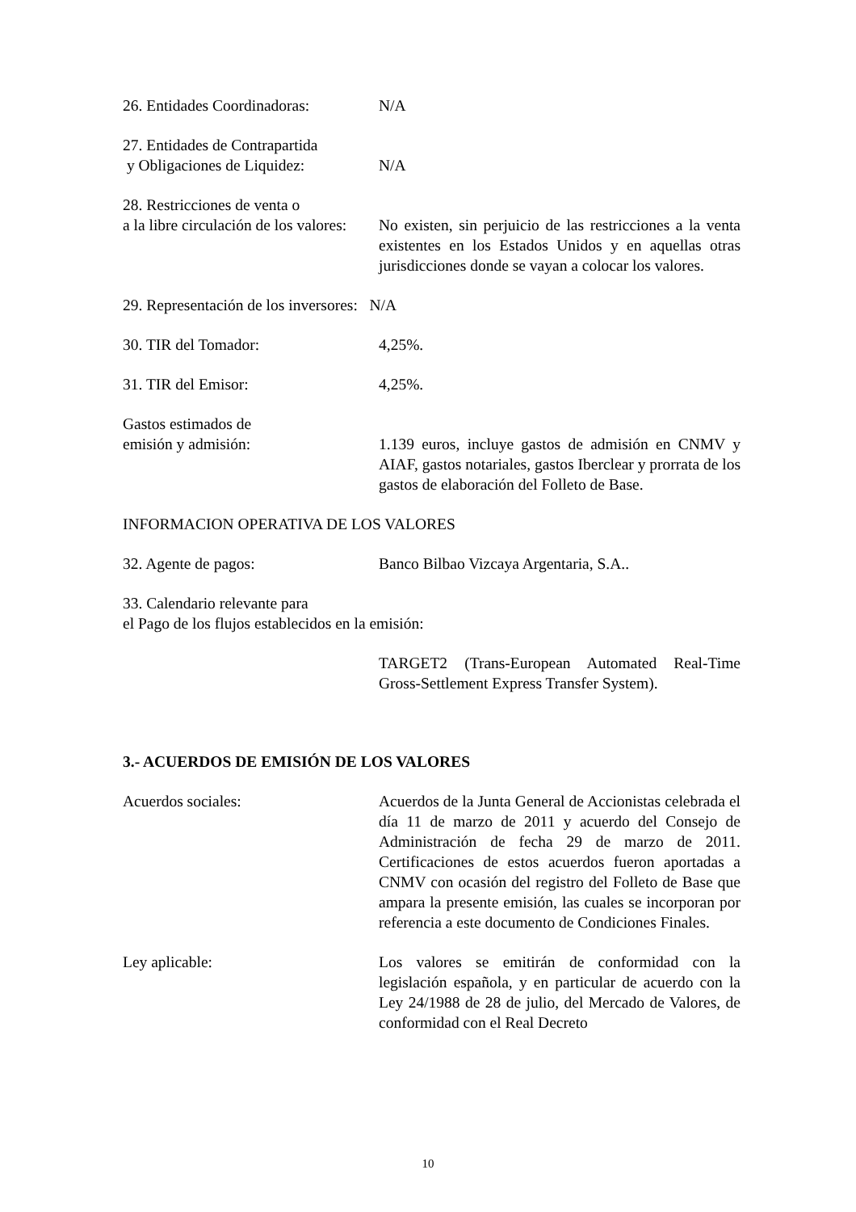26. Entidades Coordinadoras:
N/A
27. Entidades de Contrapartida
y Obligaciones de Liquidez:
N/A
28. Restricciones de venta o
a la libre circulación de los valores:
No existen, sin perjuicio de las restricciones a la venta existentes en los Estados Unidos y en aquellas otras jurisdicciones donde se vayan a colocar los valores.
29. Representación de los inversores: N/A
30. TIR del Tomador: 4,25%.
31. TIR del Emisor: 4,25%.
Gastos estimados de
emisión y admisión:
1.139 euros, incluye gastos de admisión en CNMV y AIAF, gastos notariales, gastos Iberclear y prorrata de los gastos de elaboración del Folleto de Base.
INFORMACION OPERATIVA DE LOS VALORES
32. Agente de pagos: Banco Bilbao Vizcaya Argentaria, S.A..
33. Calendario relevante para
el Pago de los flujos establecidos en la emisión:
TARGET2 (Trans-European Automated Real-Time Gross-Settlement Express Transfer System).
3.- ACUERDOS DE EMISIÓN DE LOS VALORES
Acuerdos sociales: Acuerdos de la Junta General de Accionistas celebrada el día 11 de marzo de 2011 y acuerdo del Consejo de Administración de fecha 29 de marzo de 2011. Certificaciones de estos acuerdos fueron aportadas a CNMV con ocasión del registro del Folleto de Base que ampara la presente emisión, las cuales se incorporan por referencia a este documento de Condiciones Finales.
Ley aplicable: Los valores se emitirán de conformidad con la legislación española, y en particular de acuerdo con la Ley 24/1988 de 28 de julio, del Mercado de Valores, de conformidad con el Real Decreto
10